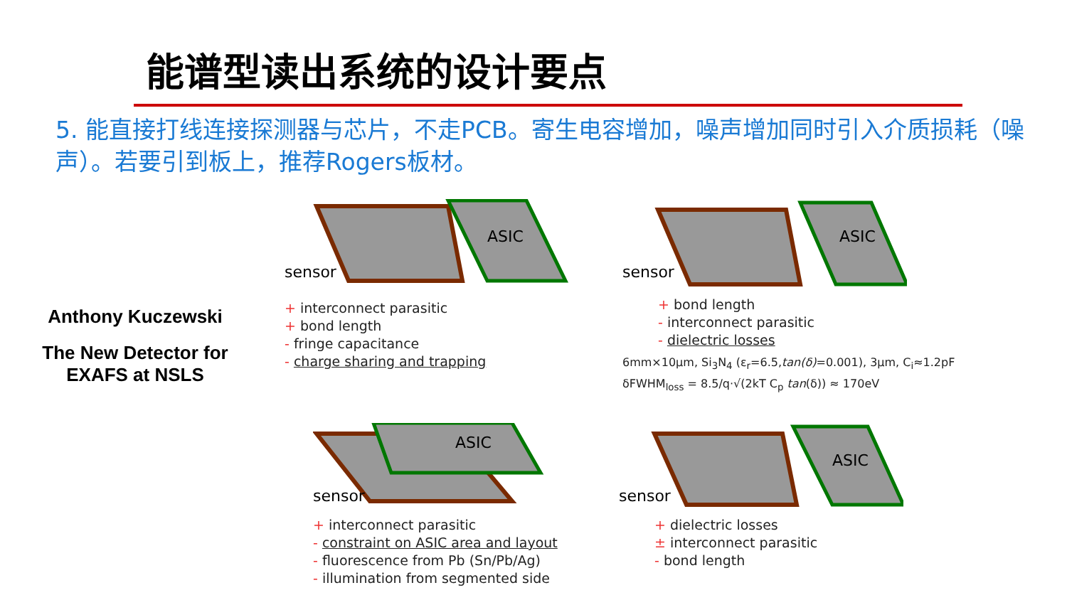能谱型读出系统的设计要点
5. 能直接打线连接探测器与芯片，不走PCB。寄生电容增加，噪声增加同时引入介质损耗（噪声）。若要引到板上，推荐Rogers板材。
Anthony Kuczewski
The New Detector for EXAFS at NSLS
ASIC
sensor
+ interconnect parasitic
+ bond length
- fringe capacitance
- charge sharing and trapping
ASIC
sensor
+ bond length
- interconnect parasitic
- dielectric losses
6mm×10μm, Si<sub>3</sub>N<sub>4</sub> (ε<sub>r</sub>=6.5,tan(δ)=0.001), 3μm, C<sub>i</sub>≈1.2pF
δFWHM<sub>loss</sub> = 8.5/q·√(2kT C<sub>p</sub> tan(δ)) ≈ 170eV
ASIC
sensor
+ interconnect parasitic
- constraint on ASIC area and layout
- fluorescence from Pb (Sn/Pb/Ag)
- illumination from segmented side
ASIC
sensor
+ dielectric losses
± interconnect parasitic
- bond length